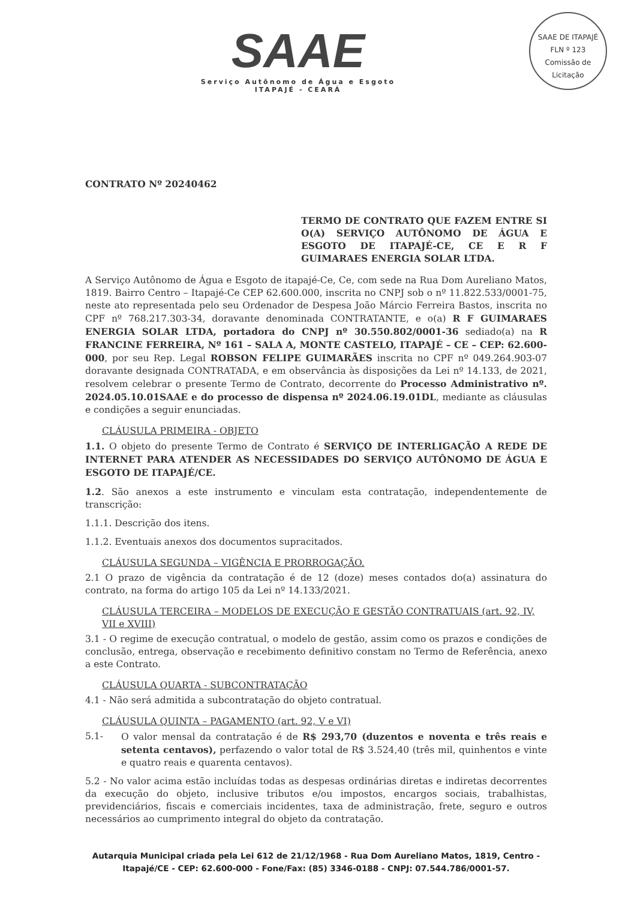SAAE
Serviço Autônomo de Água e Esgoto
ITAPAJÉ - CEARÁ
SAAE DE ITAPAJÉ
FLN º 123
Comissão de Licitação
CONTRATO Nº 20240462
TERMO DE CONTRATO QUE FAZEM ENTRE SI O(A) SERVIÇO AUTÔNOMO DE ÁGUA E ESGOTO DE ITAPAJÉ-CE, CE E R F GUIMARAES ENERGIA SOLAR LTDA.
A Serviço Autônomo de Água e Esgoto de itapajé-Ce, Ce, com sede na Rua Dom Aureliano Matos, 1819. Bairro Centro – Itapajé-Ce CEP 62.600.000, inscrita no CNPJ sob o nº 11.822.533/0001-75, neste ato representada pelo seu Ordenador de Despesa João Márcio Ferreira Bastos, inscrita no CPF nº 768.217.303-34, doravante denominada CONTRATANTE, e o(a) R F GUIMARAES ENERGIA SOLAR LTDA, portadora do CNPJ nº 30.550.802/0001-36 sediado(a) na R FRANCINE FERREIRA, Nº 161 – SALA A, MONTE CASTELO, ITAPAJÉ – CE – CEP: 62.600-000, por seu Rep. Legal ROBSON FELIPE GUIMARÃES inscrita no CPF nº 049.264.903-07 doravante designada CONTRATADA, e em observância às disposições da Lei nº 14.133, de 2021, resolvem celebrar o presente Termo de Contrato, decorrente do Processo Administrativo nº. 2024.05.10.01SAAE e do processo de dispensa nº 2024.06.19.01DL, mediante as cláusulas e condições a seguir enunciadas.
CLÁUSULA PRIMEIRA - OBJETO
1.1. O objeto do presente Termo de Contrato é SERVIÇO DE INTERLIGAÇÃO A REDE DE INTERNET PARA ATENDER AS NECESSIDADES DO SERVIÇO AUTÔNOMO DE ÁGUA E ESGOTO DE ITAPAJÉ/CE.
1.2. São anexos a este instrumento e vinculam esta contratação, independentemente de transcrição:
1.1.1. Descrição dos itens.
1.1.2. Eventuais anexos dos documentos supracitados.
CLÁUSULA SEGUNDA – VIGÊNCIA E PRORROGAÇÃO.
2.1 O prazo de vigência da contratação é de 12 (doze) meses contados do(a) assinatura do contrato, na forma do artigo 105 da Lei nº 14.133/2021.
CLÁUSULA TERCEIRA – MODELOS DE EXECUÇÃO E GESTÃO CONTRATUAIS (art. 92, IV, VII e XVIII)
3.1 - O regime de execução contratual, o modelo de gestão, assim como os prazos e condições de conclusão, entrega, observação e recebimento definitivo constam no Termo de Referência, anexo a este Contrato.
CLÁUSULA QUARTA - SUBCONTRATAÇÃO
4.1 - Não será admitida a subcontratação do objeto contratual.
CLÁUSULA QUINTA – PAGAMENTO (art. 92, V e VI)
5.1- O valor mensal da contratação é de R$ 293,70 (duzentos e noventa e três reais e setenta centavos), perfazendo o valor total de R$ 3.524,40 (três mil, quinhentos e vinte e quatro reais e quarenta centavos).
5.2 - No valor acima estão incluídas todas as despesas ordinárias diretas e indiretas decorrentes da execução do objeto, inclusive tributos e/ou impostos, encargos sociais, trabalhistas, previdenciários, fiscais e comerciais incidentes, taxa de administração, frete, seguro e outros necessários ao cumprimento integral do objeto da contratação.
Autarquia Municipal criada pela Lei 612 de 21/12/1968 - Rua Dom Aureliano Matos, 1819, Centro - Itapajé/CE - CEP: 62.600-000 - Fone/Fax: (85) 3346-0188 - CNPJ: 07.544.786/0001-57.